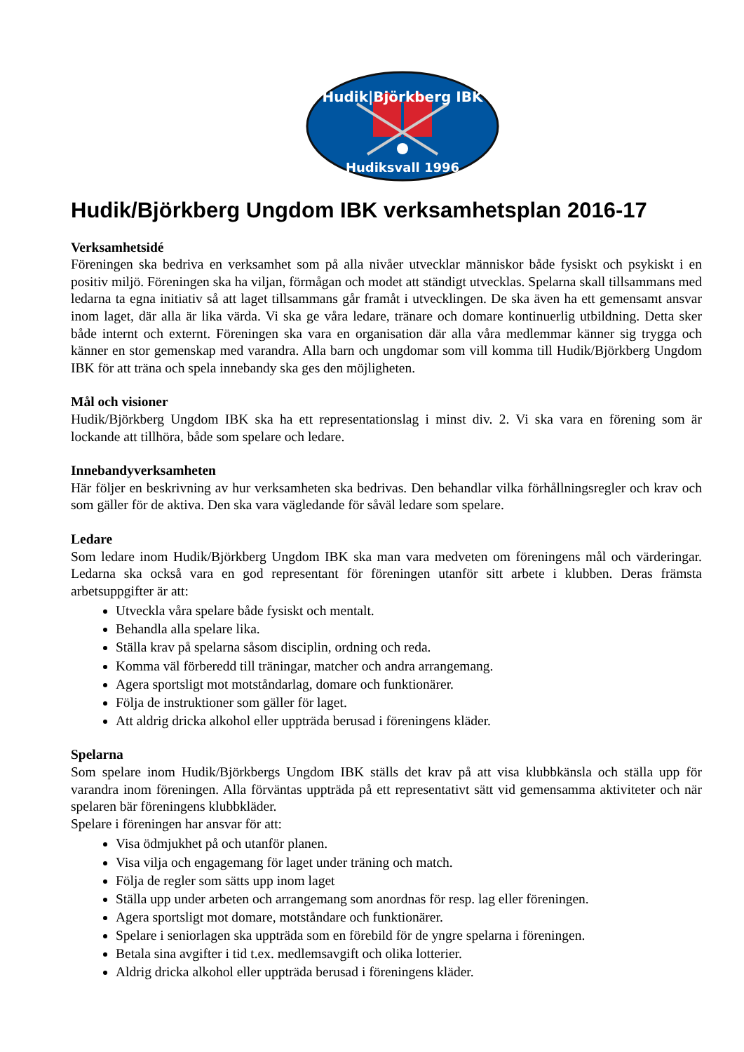Hudik|Björkberg IBK
Hudiksvall 1996
Hudik/Björkberg Ungdom IBK verksamhetsplan 2016-17
Verksamhetsidé
Föreningen ska bedriva en verksamhet som på alla nivåer utvecklar människor både fysiskt och psykiskt i en positiv miljö. Föreningen ska ha viljan, förmågan och modet att ständigt utvecklas. Spelarna skall tillsammans med ledarna ta egna initiativ så att laget tillsammans går framåt i utvecklingen. De ska även ha ett gemensamt ansvar inom laget, där alla är lika värda. Vi ska ge våra ledare, tränare och domare kontinuerlig utbildning. Detta sker både internt och externt. Föreningen ska vara en organisation där alla våra medlemmar känner sig trygga och känner en stor gemenskap med varandra. Alla barn och ungdomar som vill komma till Hudik/Björkberg Ungdom IBK för att träna och spela innebandy ska ges den möjligheten.
Mål och visioner
Hudik/Björkberg Ungdom IBK ska ha ett representationslag i minst div. 2. Vi ska vara en förening som är lockande att tillhöra, både som spelare och ledare.
Innebandyverksamheten
Här följer en beskrivning av hur verksamheten ska bedrivas. Den behandlar vilka förhållningsregler och krav och som gäller för de aktiva. Den ska vara vägledande för såväl ledare som spelare.
Ledare
Som ledare inom Hudik/Björkberg Ungdom IBK ska man vara medveten om föreningens mål och värderingar. Ledarna ska också vara en god representant för föreningen utanför sitt arbete i klubben. Deras främsta arbetsuppgifter är att:
Utveckla våra spelare både fysiskt och mentalt.
Behandla alla spelare lika.
Ställa krav på spelarna såsom disciplin, ordning och reda.
Komma väl förberedd till träningar, matcher och andra arrangemang.
Agera sportsligt mot motståndarlag, domare och funktionärer.
Följa de instruktioner som gäller för laget.
Att aldrig dricka alkohol eller uppträda berusad i föreningens kläder.
Spelarna
Som spelare inom Hudik/Björkbergs Ungdom IBK ställs det krav på att visa klubbkänsla och ställa upp för varandra inom föreningen. Alla förväntas uppträda på ett representativt sätt vid gemensamma aktiviteter och när spelaren bär föreningens klubbkläder.
Spelare i föreningen har ansvar för att:
Visa ödmjukhet på och utanför planen.
Visa vilja och engagemang för laget under träning och match.
Följa de regler som sätts upp inom laget
Ställa upp under arbeten och arrangemang som anordnas för resp. lag eller föreningen.
Agera sportsligt mot domare, motståndare och funktionärer.
Spelare i seniorlagen ska uppträda som en förebild för de yngre spelarna i föreningen.
Betala sina avgifter i tid t.ex. medlemsavgift och olika lotterier.
Aldrig dricka alkohol eller uppträda berusad i föreningens kläder.